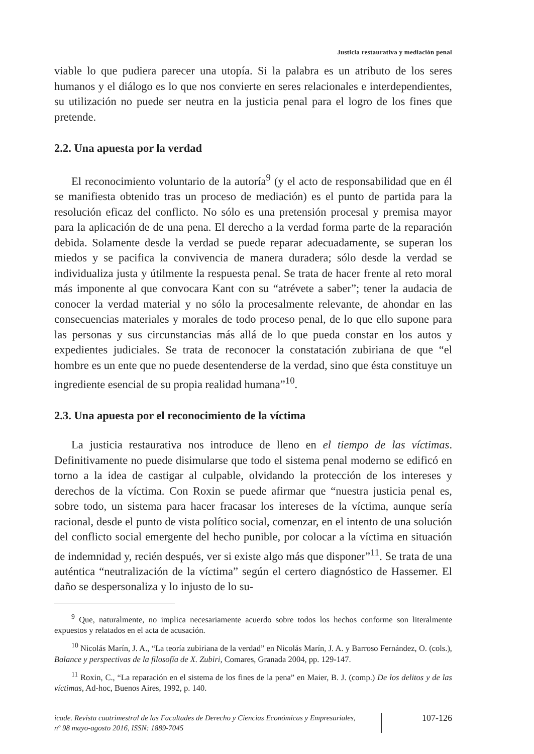Justicia restaurativa y mediación penal
viable lo que pudiera parecer una utopía. Si la palabra es un atributo de los seres humanos y el diálogo es lo que nos convierte en seres relacionales e interdependientes, su utilización no puede ser neutra en la justicia penal para el logro de los fines que pretende.
2.2. Una apuesta por la verdad
El reconocimiento voluntario de la autoría<sup>9</sup> (y el acto de responsabilidad que en él se manifiesta obtenido tras un proceso de mediación) es el punto de partida para la resolución eficaz del conflicto. No sólo es una pretensión procesal y premisa mayor para la aplicación de de una pena. El derecho a la verdad forma parte de la reparación debida. Solamente desde la verdad se puede reparar adecuadamente, se superan los miedos y se pacifica la convivencia de manera duradera; sólo desde la verdad se individualiza justa y útilmente la respuesta penal. Se trata de hacer frente al reto moral más imponente al que convocara Kant con su “atrévete a saber”; tener la audacia de conocer la verdad material y no sólo la procesalmente relevante, de ahondar en las consecuencias materiales y morales de todo proceso penal, de lo que ello supone para las personas y sus circunstancias más allá de lo que pueda constar en los autos y expedientes judiciales. Se trata de reconocer la constatación zubiriana de que “el hombre es un ente que no puede desentenderse de la verdad, sino que ésta constituye un ingrediente esencial de su propia realidad humana”<sup>10</sup>.
2.3. Una apuesta por el reconocimiento de la víctima
La justicia restaurativa nos introduce de lleno en el tiempo de las víctimas. Definitivamente no puede disimularse que todo el sistema penal moderno se edificó en torno a la idea de castigar al culpable, olvidando la protección de los intereses y derechos de la víctima. Con Roxin se puede afirmar que “nuestra justicia penal es, sobre todo, un sistema para hacer fracasar los intereses de la víctima, aunque sería racional, desde el punto de vista político social, comenzar, en el intento de una solución del conflicto social emergente del hecho punible, por colocar a la víctima en situación de indemnidad y, recién después, ver si existe algo más que disponer”<sup>11</sup>. Se trata de una auténtica “neutralización de la víctima” según el certero diagnóstico de Hassemer. El daño se despersonaliza y lo injusto de lo su-
<sup>9</sup> Que, naturalmente, no implica necesariamente acuerdo sobre todos los hechos conforme son literalmente expuestos y relatados en el acta de acusación.
<sup>10</sup> Nicolás Marín, J. A., “La teoría zubiriana de la verdad” en Nicolás Marín, J. A. y Barroso Fernández, O. (cols.), Balance y perspectivas de la filosofía de X. Zubiri, Comares, Granada 2004, pp. 129-147.
<sup>11</sup> Roxin, C., “La reparación en el sistema de los fines de la pena” en Maier, B. J. (comp.) De los delitos y de las víctimas, Ad-hoc, Buenos Aires, 1992, p. 140.
icade. Revista cuatrimestral de las Facultades de Derecho y Ciencias Económicas y Empresariales,
nº 98 mayo-agosto 2016, ISSN: 1889-7045
107-126